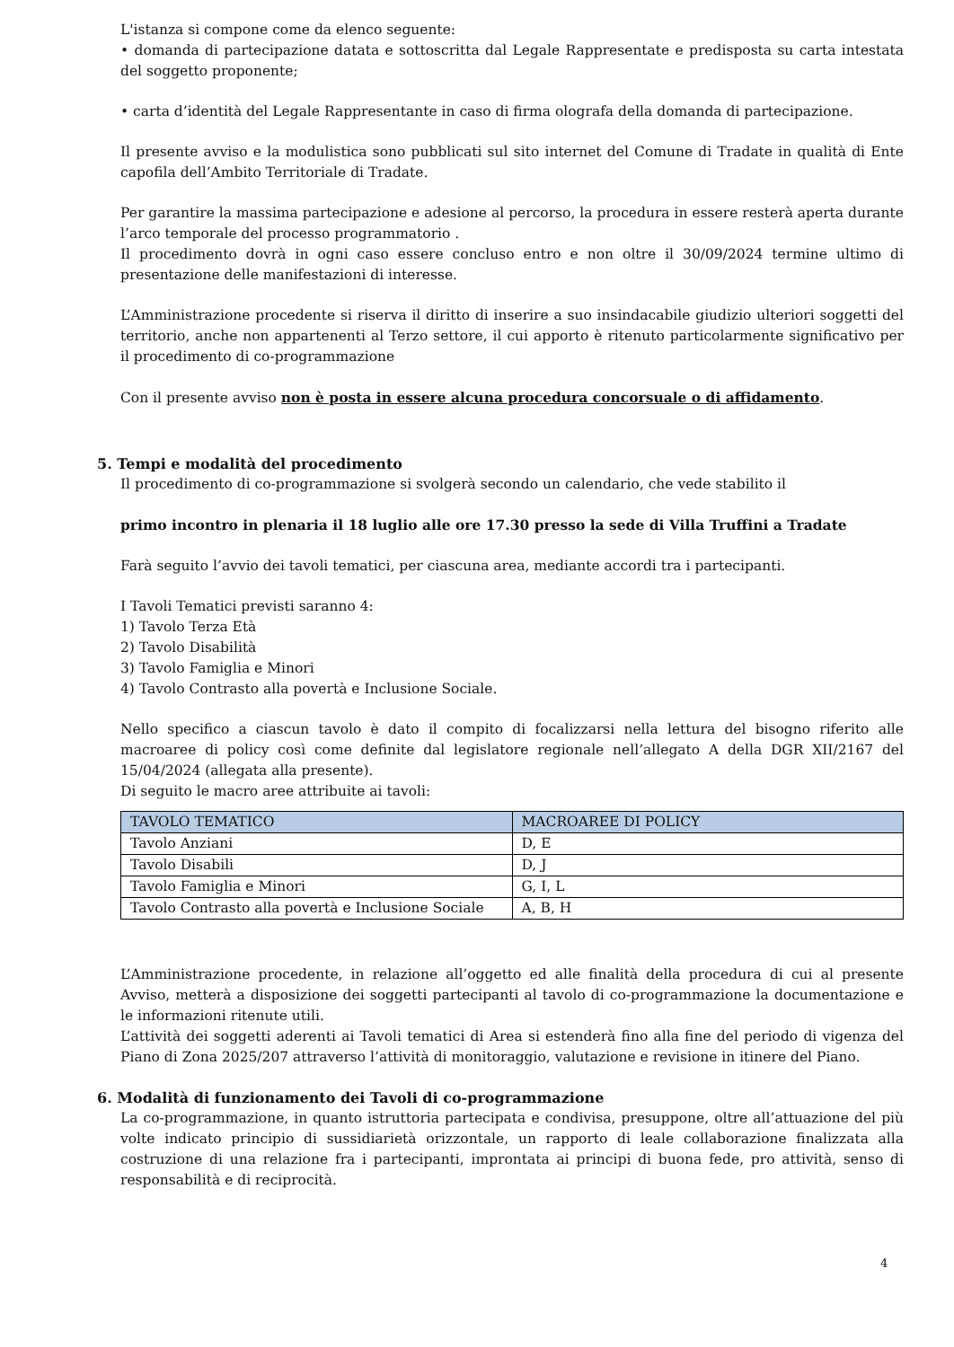L'istanza si compone come da elenco seguente:
• domanda di partecipazione datata e sottoscritta dal Legale Rappresentate e predisposta su carta intestata del soggetto proponente;
• carta d’identità del Legale Rappresentante in caso di firma olografa della domanda di partecipazione.
Il presente avviso e la modulistica sono pubblicati sul sito internet del Comune di Tradate in qualità di Ente capofila dell’Ambito Territoriale di Tradate.
Per garantire la massima partecipazione e adesione al percorso, la procedura in essere resterà aperta durante l’arco temporale del processo programmatorio .
Il procedimento dovrà in ogni caso essere concluso entro e non oltre il 30/09/2024 termine ultimo di presentazione delle manifestazioni di interesse.
L’Amministrazione procedente si riserva il diritto di inserire a suo insindacabile giudizio ulteriori soggetti del territorio, anche non appartenenti al Terzo settore, il cui apporto è ritenuto particolarmente significativo per il procedimento di co-programmazione
Con il presente avviso non è posta in essere alcuna procedura concorsuale o di affidamento.
5. Tempi e modalità del procedimento
Il procedimento di co-programmazione si svolgerà secondo un calendario, che vede stabilito il
primo incontro in plenaria il 18 luglio alle ore 17.30 presso la sede di Villa Truffini a Tradate
Farà seguito l’avvio dei tavoli tematici, per ciascuna area, mediante accordi tra i partecipanti.
I Tavoli Tematici previsti saranno 4:
1) Tavolo Terza Età
2) Tavolo Disabilità
3) Tavolo Famiglia e Minori
4) Tavolo Contrasto alla povertà e Inclusione Sociale.
Nello specifico a ciascun tavolo è dato il compito di focalizzarsi nella lettura del bisogno riferito alle macroaree di policy così come definite dal legislatore regionale nell’allegato A della DGR XII/2167 del 15/04/2024 (allegata alla presente).
Di seguito le macro aree attribuite ai tavoli:
| TAVOLO TEMATICO | MACROAREE DI POLICY |
| --- | --- |
| Tavolo Anziani | D, E |
| Tavolo Disabili | D, J |
| Tavolo Famiglia e Minori | G, I, L |
| Tavolo Contrasto alla povertà e Inclusione Sociale | A, B, H |
L’Amministrazione procedente, in relazione all’oggetto ed alle finalità della procedura di cui al presente Avviso, metterà a disposizione dei soggetti partecipanti al tavolo di co-programmazione la documentazione e le informazioni ritenute utili.
L’attività dei soggetti aderenti ai Tavoli tematici di Area si estenderà fino alla fine del periodo di vigenza del Piano di Zona 2025/207 attraverso l’attività di monitoraggio, valutazione e revisione in itinere del Piano.
6. Modalità di funzionamento dei Tavoli di co-programmazione
La co-programmazione, in quanto istruttoria partecipata e condivisa, presuppone, oltre all’attuazione del più volte indicato principio di sussidiarietà orizzontale, un rapporto di leale collaborazione finalizzata alla costruzione di una relazione fra i partecipanti, improntata ai principi di buona fede, pro attività, senso di responsabilità e di reciprocità.
4